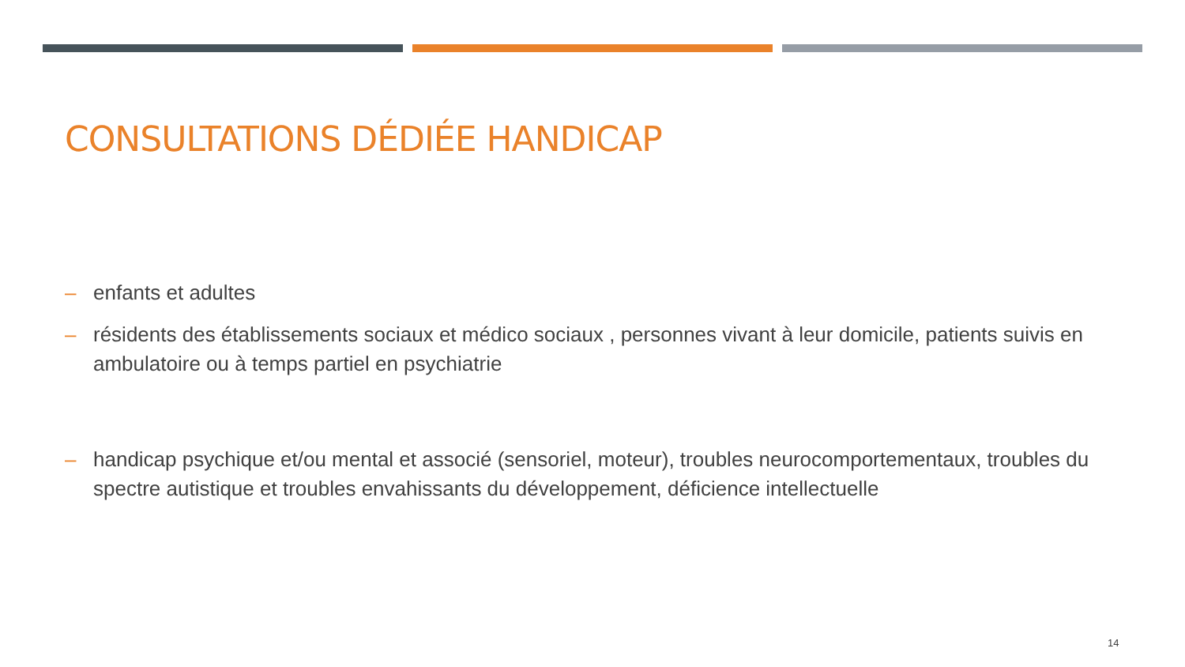CONSULTATIONS DÉDIÉE HANDICAP
– enfants et adultes
– résidents des établissements sociaux et médico sociaux , personnes vivant à leur domicile, patients suivis en ambulatoire ou à temps partiel en psychiatrie
– handicap psychique et/ou mental et associé (sensoriel, moteur), troubles neurocomportementaux, troubles du spectre autistique et troubles envahissants du développement, déficience intellectuelle
14